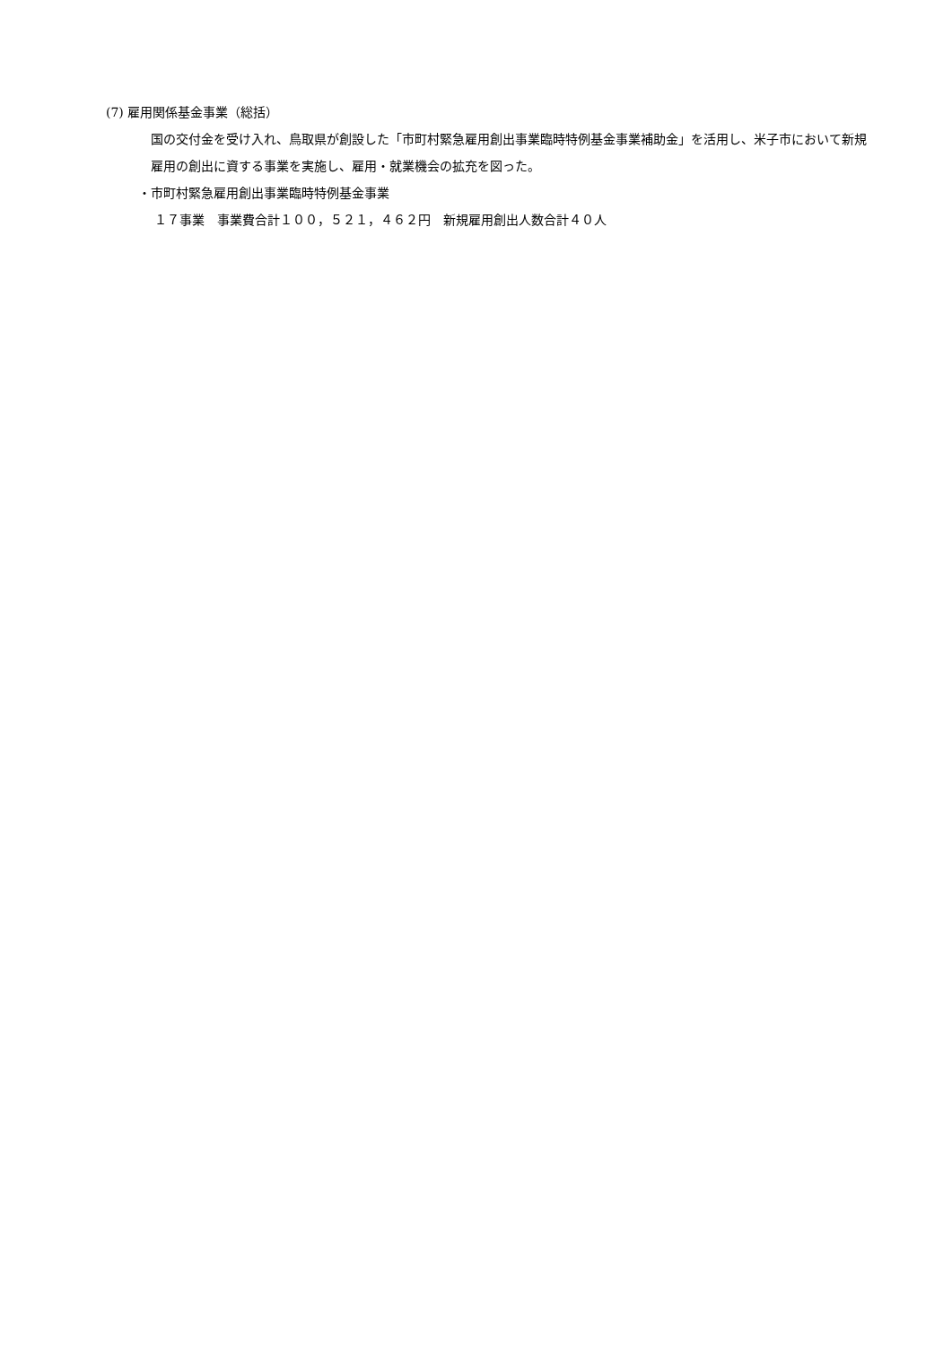(7) 雇用関係基金事業（総括）
　国の交付金を受け入れ、鳥取県が創設した「市町村緊急雇用創出事業臨時特例基金事業補助金」を活用し、米子市において新規雇用の創出に資する事業を実施し、雇用・就業機会の拡充を図った。
・市町村緊急雇用創出事業臨時特例基金事業
１７事業　事業費合計１００，５２１，４６２円　新規雇用創出人数合計４０人